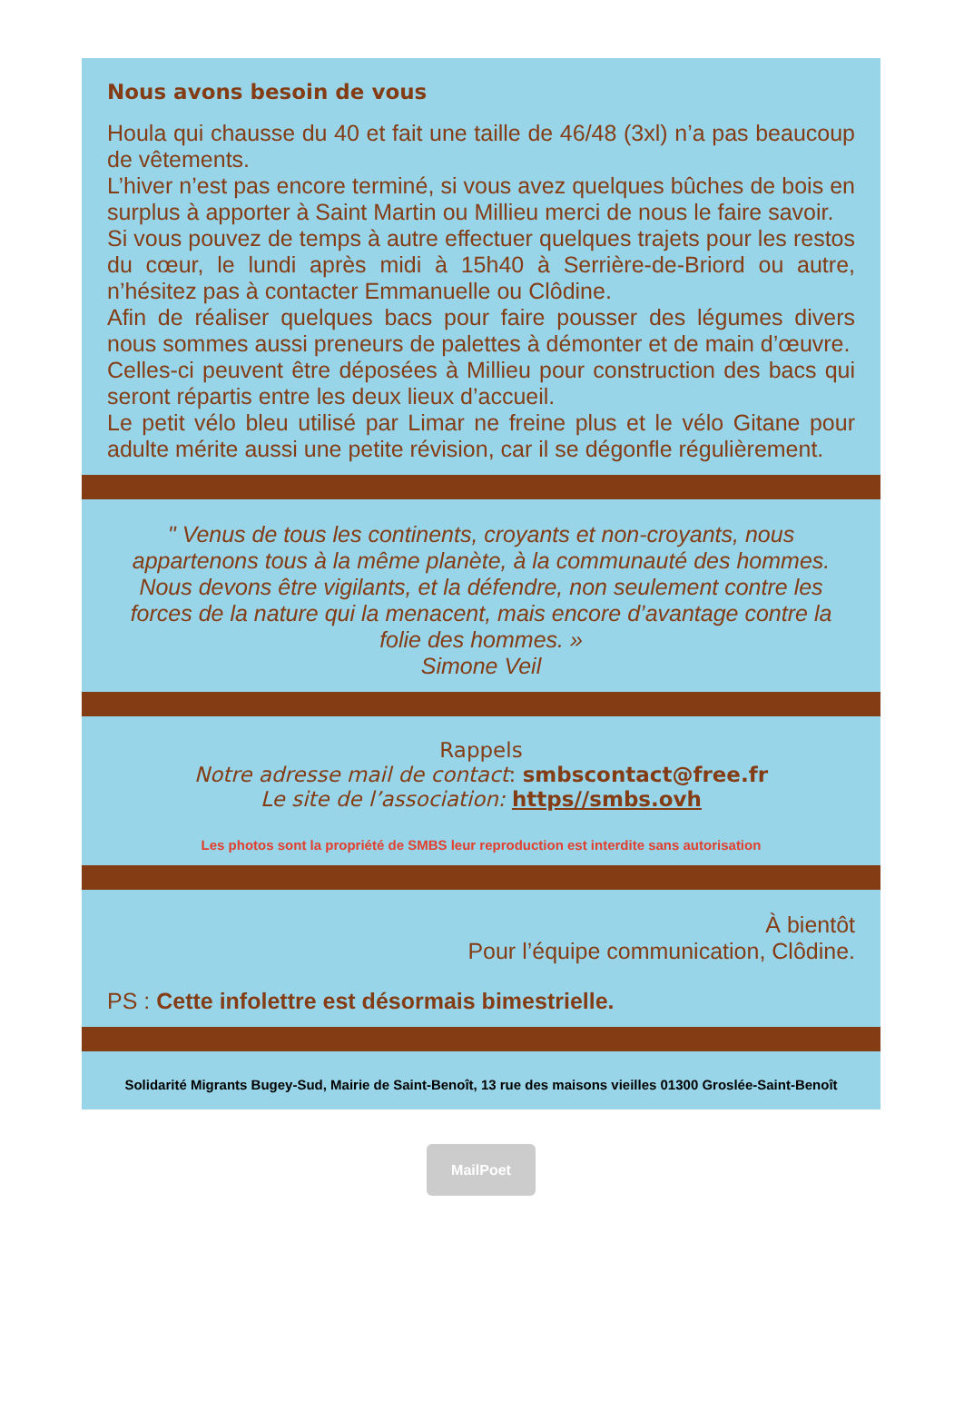Nous avons besoin de vous
Houla qui chausse du 40 et fait une taille de 46/48 (3xl) n’a pas beaucoup de vêtements.
L’hiver n’est pas encore terminé, si vous avez quelques bûches de bois en surplus à apporter à Saint Martin ou Millieu merci de nous le faire savoir.
Si vous pouvez de temps à autre effectuer quelques trajets pour les restos du cœur, le lundi après midi à 15h40 à Serrière-de-Briord ou autre, n’hésitez pas à contacter Emmanuelle ou Clôdine.
Afin de réaliser quelques bacs pour faire pousser des légumes divers nous sommes aussi preneurs de palettes à démonter et de main d’œuvre.
Celles-ci peuvent être déposées à Millieu pour construction des bacs qui seront répartis entre les deux lieux d’accueil.
Le petit vélo bleu utilisé par Limar ne freine plus et le vélo Gitane pour adulte mérite aussi une petite révision, car il se dégonfle régulièrement.
" Venus de tous les continents, croyants et non-croyants, nous appartenons tous à la même planète, à la communauté des hommes. Nous devons être vigilants, et la défendre, non seulement contre les forces de la nature qui la menacent, mais encore d’avantage contre la folie des hommes. »
Simone Veil
Rappels
Notre adresse mail de contact: smbscontact@free.fr
Le site de l’association: https//smbs.ovh
Les photos sont la propriété de SMBS leur reproduction est interdite sans autorisation
À bientôt
Pour l’équipe communication, Clôdine.
PS : Cette infolettre est désormais bimestrielle.
Solidarité Migrants Bugey-Sud, Mairie de Saint-Benoît, 13 rue des maisons vieilles 01300 Groslée-Saint-Benoît
MailPoet